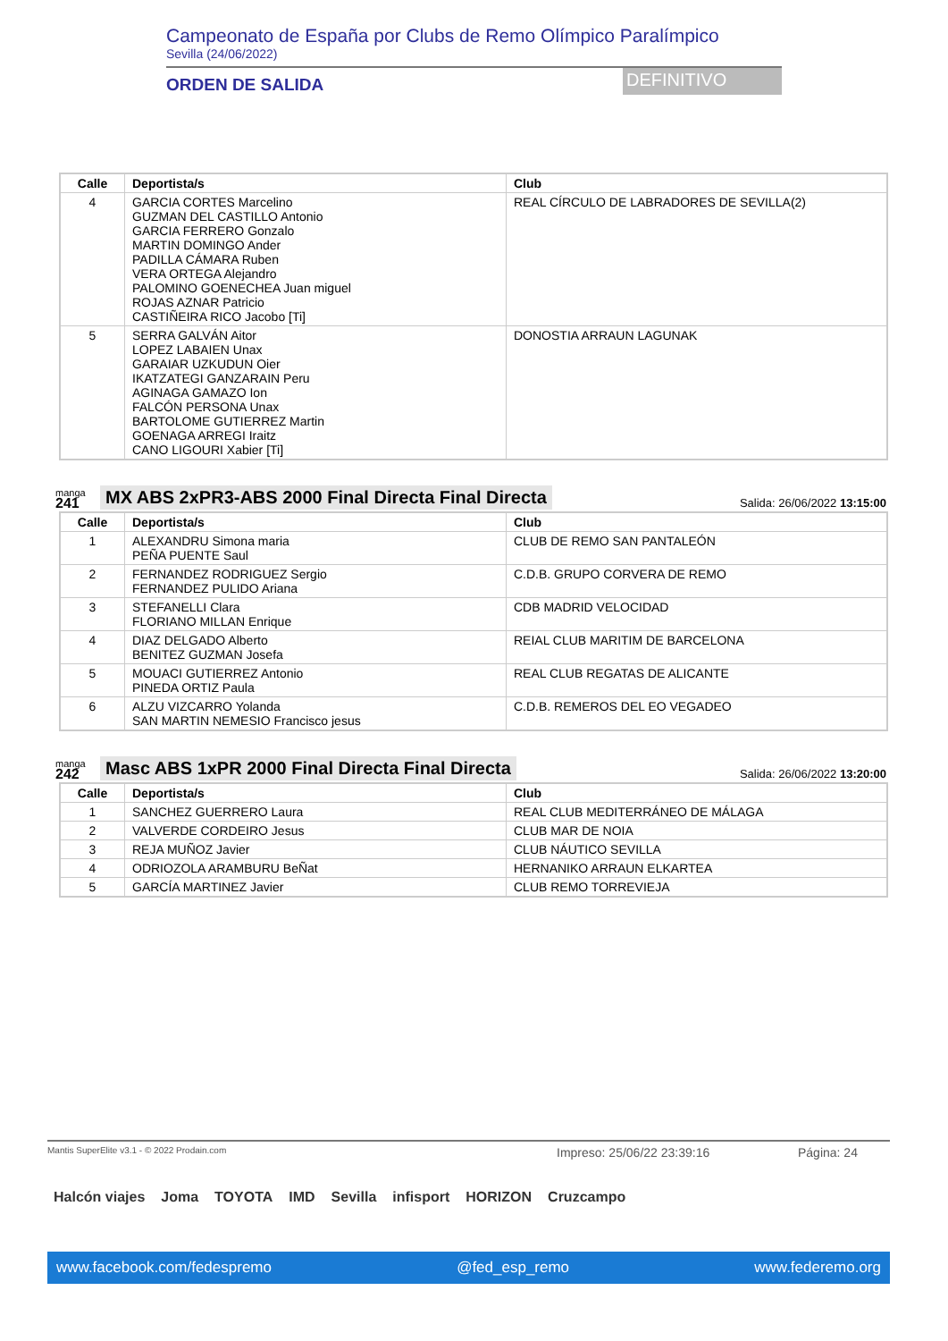Campeonato de España por Clubs de Remo Olímpico Paralímpico
Sevilla (24/06/2022)
ORDEN DE SALIDA
DEFINITIVO
| Calle | Deportista/s | Club |
| --- | --- | --- |
| 4 | GARCIA CORTES Marcelino GUZMAN DEL CASTILLO Antonio GARCIA FERRERO Gonzalo MARTIN DOMINGO Ander PADILLA CÁMARA Ruben VERA ORTEGA Alejandro PALOMINO GOENECHEA Juan miguel ROJAS AZNAR Patricio CASTIÑEIRA RICO Jacobo [Ti] | REAL CÍRCULO DE LABRADORES DE SEVILLA(2) |
| 5 | SERRA GALVÁN Aitor LOPEZ LABAIEN Unax GARAIAR UZKUDUN Oier IKATZATEGI GANZARAIN Peru AGINAGA GAMAZO Ion FALCÓN PERSONA Unax BARTOLOME GUTIERREZ Martin GOENAGA ARREGI Iraitz CANO LIGOURI Xabier [Ti] | DONOSTIA ARRAUN LAGUNAK |
manga
241
MX ABS 2xPR3-ABS 2000 Final Directa Final Directa
Salida: 26/06/2022 13:15:00
| Calle | Deportista/s | Club |
| --- | --- | --- |
| 1 | ALEXANDRU Simona maria PEÑA PUENTE Saul | CLUB DE REMO SAN PANTALEÓN |
| 2 | FERNANDEZ RODRIGUEZ Sergio FERNANDEZ PULIDO Ariana | C.D.B. GRUPO CORVERA DE REMO |
| 3 | STEFANELLI Clara FLORIANO MILLAN Enrique | CDB MADRID VELOCIDAD |
| 4 | DIAZ DELGADO Alberto BENITEZ GUZMAN Josefa | REIAL CLUB MARITIM DE BARCELONA |
| 5 | MOUACI GUTIERREZ Antonio PINEDA ORTIZ Paula | REAL CLUB REGATAS DE ALICANTE |
| 6 | ALZU VIZCARRO Yolanda SAN MARTIN NEMESIO Francisco jesus | C.D.B. REMEROS DEL EO VEGADEO |
manga
242
Masc ABS 1xPR 2000 Final Directa Final Directa
Salida: 26/06/2022 13:20:00
| Calle | Deportista/s | Club |
| --- | --- | --- |
| 1 | SANCHEZ GUERRERO Laura | REAL CLUB MEDITERRÁNEO DE MÁLAGA |
| 2 | VALVERDE CORDEIRO Jesus | CLUB MAR DE NOIA |
| 3 | REJA MUÑOZ Javier | CLUB NÁUTICO SEVILLA |
| 4 | ODRIOZOLA ARAMBURU BeÑat | HERNANIKO ARRAUN ELKARTEA |
| 5 | GARCÍA MARTINEZ Javier | CLUB REMO TORREVIEJA |
Mantis SuperElite v3.1 - © 2022 Prodain.com Impreso: 25/06/22 23:39:16 Página: 24
Halcón viajes Joma TOYOTA IMD Sevilla infisport HORIZON Cruzcampo
www.facebook.com/fedespremo @fed_esp_remo www.federemo.org